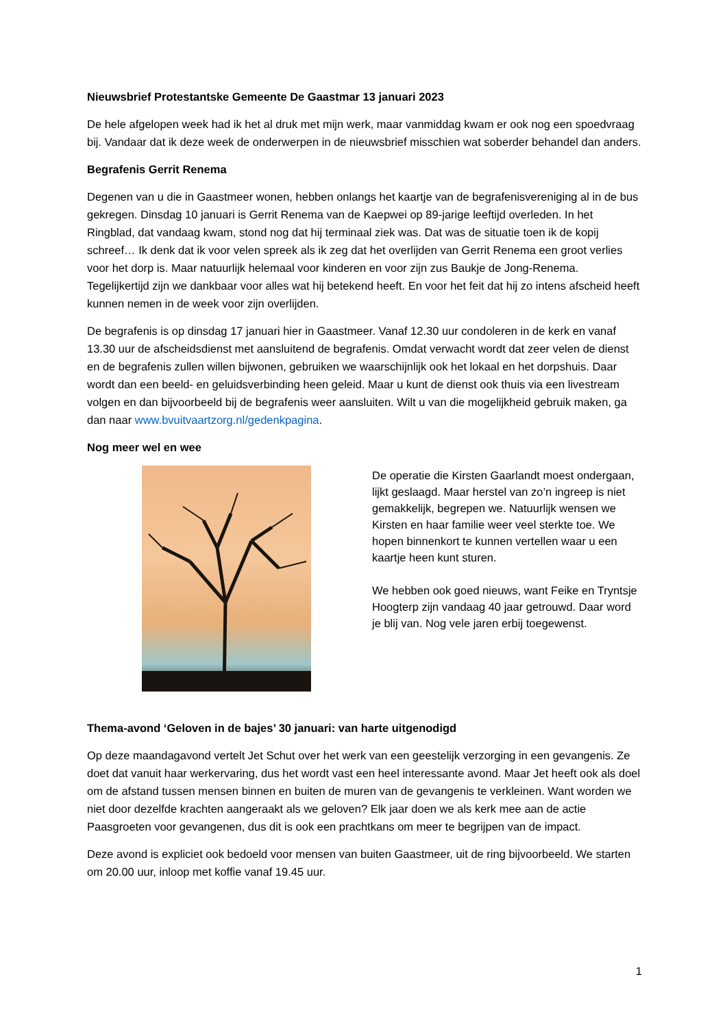Nieuwsbrief Protestantske Gemeente De Gaastmar 13 januari 2023
De hele afgelopen week had ik het al druk met mijn werk, maar vanmiddag kwam er ook nog een spoedvraag bij. Vandaar dat ik deze week de onderwerpen in de nieuwsbrief misschien wat soberder behandel dan anders.
Begrafenis Gerrit Renema
Degenen van u die in Gaastmeer wonen, hebben onlangs het kaartje van de begrafenisvereniging al in de bus gekregen. Dinsdag 10 januari is Gerrit Renema van de Kaepwei op 89-jarige leeftijd overleden. In het Ringblad, dat vandaag kwam, stond nog dat hij terminaal ziek was. Dat was de situatie toen ik de kopij schreef… Ik denk dat ik voor velen spreek als ik zeg dat het overlijden van Gerrit Renema een groot verlies voor het dorp is. Maar natuurlijk helemaal voor kinderen en voor zijn zus Baukje de Jong-Renema. Tegelijkertijd zijn we dankbaar voor alles wat hij betekend heeft. En voor het feit dat hij zo intens afscheid heeft kunnen nemen in de week voor zijn overlijden.
De begrafenis is op dinsdag 17 januari hier in Gaastmeer. Vanaf 12.30 uur condoleren in de kerk en vanaf 13.30 uur de afscheidsdienst met aansluitend de begrafenis. Omdat verwacht wordt dat zeer velen de dienst en de begrafenis zullen willen bijwonen, gebruiken we waarschijnlijk ook het lokaal en het dorpshuis. Daar wordt dan een beeld- en geluidsverbinding heen geleid. Maar u kunt de dienst ook thuis via een livestream volgen en dan bijvoorbeeld bij de begrafenis weer aansluiten. Wilt u van die mogelijkheid gebruik maken, ga dan naar www.bvuitvaartzorg.nl/gedenkpagina.
Nog meer wel en wee
De operatie die Kirsten Gaarlandt moest ondergaan, lijkt geslaagd. Maar herstel van zo’n ingreep is niet gemakkelijk, begrepen we. Natuurlijk wensen we Kirsten en haar familie weer veel sterkte toe. We hopen binnenkort te kunnen vertellen waar u een kaartje heen kunt sturen.
We hebben ook goed nieuws, want Feike en Tryntsje Hoogterp zijn vandaag 40 jaar getrouwd. Daar word je blij van. Nog vele jaren erbij toegewenst.
Thema-avond ‘Geloven in de bajes’ 30 januari: van harte uitgenodigd
Op deze maandagavond vertelt Jet Schut over het werk van een geestelijk verzorging in een gevangenis. Ze doet dat vanuit haar werkervaring, dus het wordt vast een heel interessante avond. Maar Jet heeft ook als doel om de afstand tussen mensen binnen en buiten de muren van de gevangenis te verkleinen. Want worden we niet door dezelfde krachten aangeraakt als we geloven? Elk jaar doen we als kerk mee aan de actie Paasgroeten voor gevangenen, dus dit is ook een prachtkans om meer te begrijpen van de impact.
Deze avond is expliciet ook bedoeld voor mensen van buiten Gaastmeer, uit de ring bijvoorbeeld. We starten om 20.00 uur, inloop met koffie vanaf 19.45 uur.
1